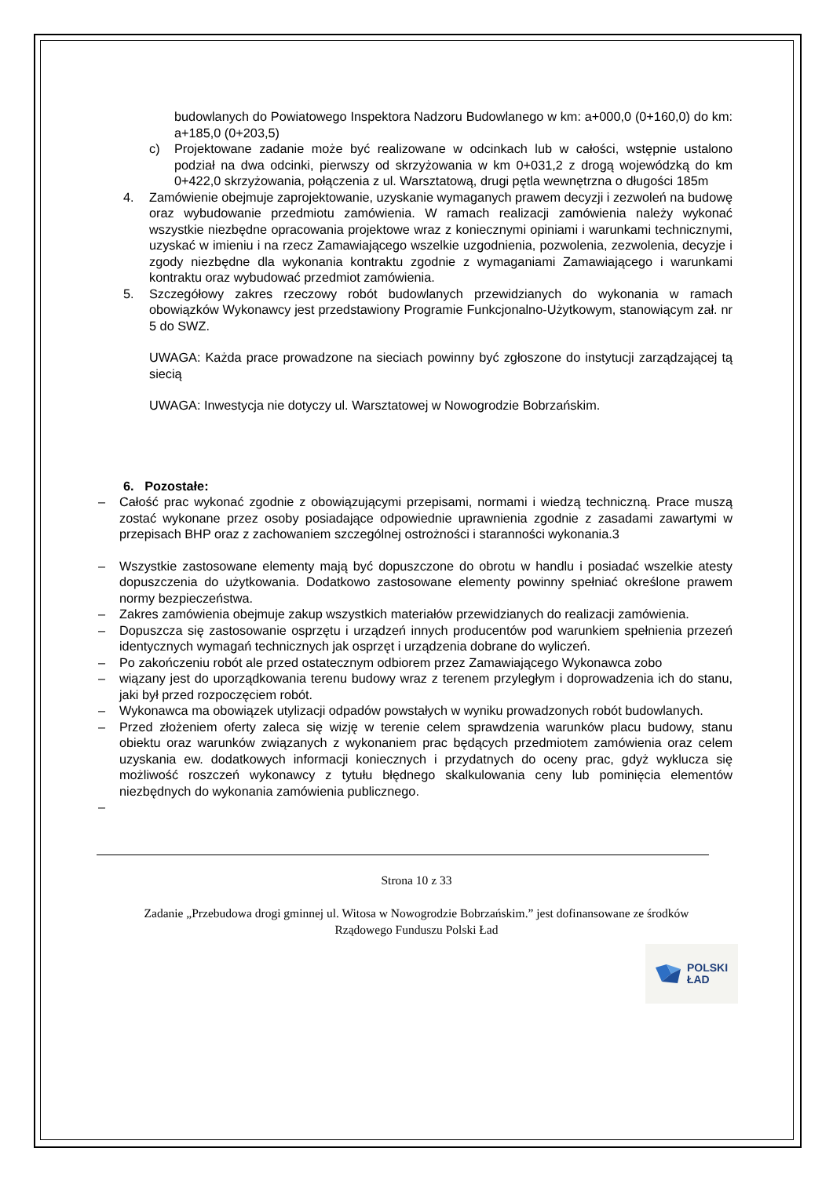budowlanych do Powiatowego Inspektora Nadzoru Budowlanego w km: a+000,0 (0+160,0) do km: a+185,0 (0+203,5)
c) Projektowane zadanie może być realizowane w odcinkach lub w całości, wstępnie ustalono podział na dwa odcinki, pierwszy od skrzyżowania w km 0+031,2 z drogą wojewódzką do km 0+422,0 skrzyżowania, połączenia z ul. Warsztatową, drugi pętla wewnętrzna o długości 185m
4. Zamówienie obejmuje zaprojektowanie, uzyskanie wymaganych prawem decyzji i zezwoleń na budowę oraz wybudowanie przedmiotu zamówienia. W ramach realizacji zamówienia należy wykonać wszystkie niezbędne opracowania projektowe wraz z koniecznymi opiniami i warunkami technicznymi, uzyskać w imieniu i na rzecz Zamawiającego wszelkie uzgodnienia, pozwolenia, zezwolenia, decyzje i zgody niezbędne dla wykonania kontraktu zgodnie z wymaganiami Zamawiającego i warunkami kontraktu oraz wybudować przedmiot zamówienia.
5. Szczegółowy zakres rzeczowy robót budowlanych przewidzianych do wykonania w ramach obowiązków Wykonawcy jest przedstawiony Programie Funkcjonalno-Użytkowym, stanowiącym zał. nr 5 do SWZ.
UWAGA: Każda prace prowadzone na sieciach powinny być zgłoszone do instytucji zarządzającej tą siecią
UWAGA: Inwestycja nie dotyczy ul. Warsztatowej w Nowogrodzie Bobrzańskim.
6. Pozostałe:
– Całość prac wykonać zgodnie z obowiązującymi przepisami, normami i wiedzą techniczną. Prace muszą zostać wykonane przez osoby posiadające odpowiednie uprawnienia zgodnie z zasadami zawartymi w przepisach BHP oraz z zachowaniem szczególnej ostrożności i staranności wykonania.3
– Wszystkie zastosowane elementy mają być dopuszczone do obrotu w handlu i posiadać wszelkie atesty dopuszczenia do użytkowania. Dodatkowo zastosowane elementy powinny spełniać określone prawem normy bezpieczeństwa.
– Zakres zamówienia obejmuje zakup wszystkich materiałów przewidzianych do realizacji zamówienia.
– Dopuszcza się zastosowanie osprzętu i urządzeń innych producentów pod warunkiem spełnienia przezeń identycznych wymagań technicznych jak osprzęt i urządzenia dobrane do wyliczeń.
– Po zakończeniu robót ale przed ostatecznym odbiorem przez Zamawiającego Wykonawca zobo
– wiązany jest do uporządkowania terenu budowy wraz z terenem przyległym i doprowadzenia ich do stanu, jaki był przed rozpoczęciem robót.
– Wykonawca ma obowiązek utylizacji odpadów powstałych w wyniku prowadzonych robót budowlanych.
– Przed złożeniem oferty zaleca się wizję w terenie celem sprawdzenia warunków placu budowy, stanu obiektu oraz warunków związanych z wykonaniem prac będących przedmiotem zamówienia oraz celem uzyskania ew. dodatkowych informacji koniecznych i przydatnych do oceny prac, gdyż wyklucza się możliwość roszczeń wykonawcy z tytułu błędnego skalkulowania ceny lub pominięcia elementów niezbędnych do wykonania zamówienia publicznego.
–
Strona 10 z 33
Zadanie „Przebudowa drogi gminnej ul. Witosa w Nowogrodzie Bobrzańskim.” jest dofinansowane ze środków Rządowego Funduszu Polski Ład
POLSKI
ŁAD